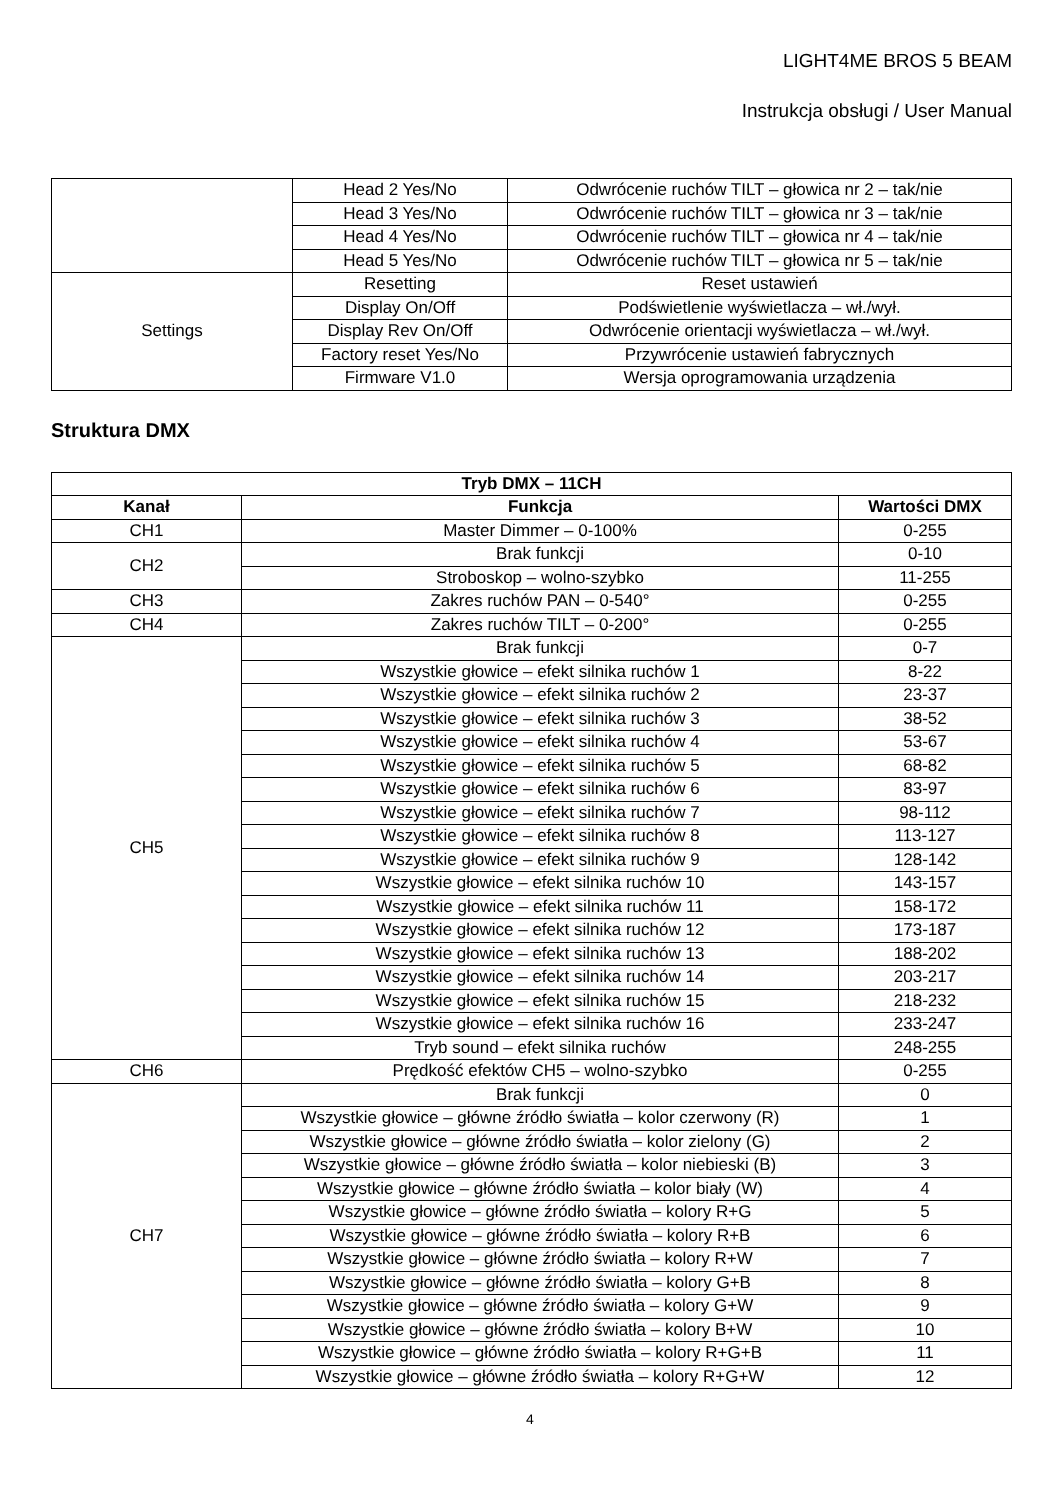LIGHT4ME BROS 5 BEAM
Instrukcja obsługi / User Manual
| | Head 2 Yes/No | Odwrócenie ruchów TILT – głowica nr 2 – tak/nie |
| | Head 3 Yes/No | Odwrócenie ruchów TILT – głowica nr 3 – tak/nie |
| | Head 4 Yes/No | Odwrócenie ruchów TILT – głowica nr 4 – tak/nie |
| | Head 5 Yes/No | Odwrócenie ruchów TILT – głowica nr 5 – tak/nie |
| Settings | Resetting | Reset ustawień |
| | Display On/Off | Podświetlenie wyświetlacza – wł./wył. |
| | Display Rev On/Off | Odwrócenie orientacji wyświetlacza – wł./wył. |
| | Factory reset Yes/No | Przywrócenie ustawień fabrycznych |
| | Firmware V1.0 | Wersja oprogramowania urządzenia |
Struktura DMX
| Tryb DMX – 11CH | | |
| --- | --- | --- |
| Kanał | Funkcja | Wartości DMX |
| CH1 | Master Dimmer – 0-100% | 0-255 |
| CH2 | Brak funkcji | 0-10 |
| | Stroboskop – wolno-szybko | 11-255 |
| CH3 | Zakres ruchów PAN – 0-540° | 0-255 |
| CH4 | Zakres ruchów TILT – 0-200° | 0-255 |
| CH5 | Brak funkcji | 0-7 |
| | Wszystkie głowice – efekt silnika ruchów 1 | 8-22 |
| | Wszystkie głowice – efekt silnika ruchów 2 | 23-37 |
| | Wszystkie głowice – efekt silnika ruchów 3 | 38-52 |
| | Wszystkie głowice – efekt silnika ruchów 4 | 53-67 |
| | Wszystkie głowice – efekt silnika ruchów 5 | 68-82 |
| | Wszystkie głowice – efekt silnika ruchów 6 | 83-97 |
| | Wszystkie głowice – efekt silnika ruchów 7 | 98-112 |
| | Wszystkie głowice – efekt silnika ruchów 8 | 113-127 |
| | Wszystkie głowice – efekt silnika ruchów 9 | 128-142 |
| | Wszystkie głowice – efekt silnika ruchów 10 | 143-157 |
| | Wszystkie głowice – efekt silnika ruchów 11 | 158-172 |
| | Wszystkie głowice – efekt silnika ruchów 12 | 173-187 |
| | Wszystkie głowice – efekt silnika ruchów 13 | 188-202 |
| | Wszystkie głowice – efekt silnika ruchów 14 | 203-217 |
| | Wszystkie głowice – efekt silnika ruchów 15 | 218-232 |
| | Wszystkie głowice – efekt silnika ruchów 16 | 233-247 |
| | Tryb sound – efekt silnika ruchów | 248-255 |
| CH6 | Prędkość efektów CH5 – wolno-szybko | 0-255 |
| CH7 | Brak funkcji | 0 |
| | Wszystkie głowice – główne źródło światła – kolor czerwony (R) | 1 |
| | Wszystkie głowice – główne źródło światła – kolor zielony (G) | 2 |
| | Wszystkie głowice – główne źródło światła – kolor niebieski (B) | 3 |
| | Wszystkie głowice – główne źródło światła – kolor biały (W) | 4 |
| | Wszystkie głowice – główne źródło światła – kolory R+G | 5 |
| | Wszystkie głowice – główne źródło światła – kolory R+B | 6 |
| | Wszystkie głowice – główne źródło światła – kolory R+W | 7 |
| | Wszystkie głowice – główne źródło światła – kolory G+B | 8 |
| | Wszystkie głowice – główne źródło światła – kolory G+W | 9 |
| | Wszystkie głowice – główne źródło światła – kolory B+W | 10 |
| | Wszystkie głowice – główne źródło światła – kolory R+G+B | 11 |
| | Wszystkie głowice – główne źródło światła – kolory R+G+W | 12 |
4